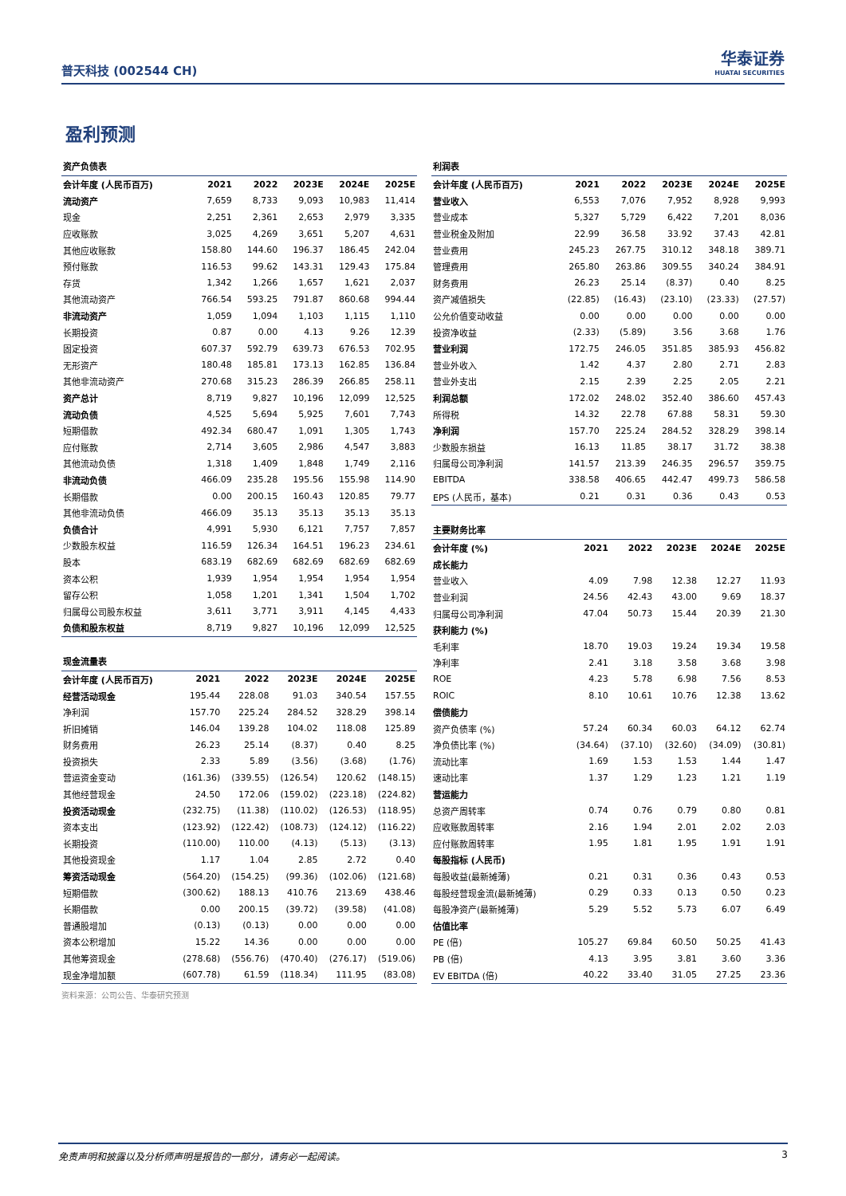普天科技 (002544 CH)
华泰证券
HUATAI SECURITIES
盈利预测
资产负债表
| 会计年度 (人民币百万) | 2021 | 2022 | 2023E | 2024E | 2025E |
| --- | --- | --- | --- | --- | --- |
| 流动资产 | 7,659 | 8,733 | 9,093 | 10,983 | 11,414 |
| 现金 | 2,251 | 2,361 | 2,653 | 2,979 | 3,335 |
| 应收账款 | 3,025 | 4,269 | 3,651 | 5,207 | 4,631 |
| 其他应收账款 | 158.80 | 144.60 | 196.37 | 186.45 | 242.04 |
| 预付账款 | 116.53 | 99.62 | 143.31 | 129.43 | 175.84 |
| 存货 | 1,342 | 1,266 | 1,657 | 1,621 | 2,037 |
| 其他流动资产 | 766.54 | 593.25 | 791.87 | 860.68 | 994.44 |
| 非流动资产 | 1,059 | 1,094 | 1,103 | 1,115 | 1,110 |
| 长期投资 | 0.87 | 0.00 | 4.13 | 9.26 | 12.39 |
| 固定投资 | 607.37 | 592.79 | 639.73 | 676.53 | 702.95 |
| 无形资产 | 180.48 | 185.81 | 173.13 | 162.85 | 136.84 |
| 其他非流动资产 | 270.68 | 315.23 | 286.39 | 266.85 | 258.11 |
| 资产总计 | 8,719 | 9,827 | 10,196 | 12,099 | 12,525 |
| 流动负债 | 4,525 | 5,694 | 5,925 | 7,601 | 7,743 |
| 短期借款 | 492.34 | 680.47 | 1,091 | 1,305 | 1,743 |
| 应付账款 | 2,714 | 3,605 | 2,986 | 4,547 | 3,883 |
| 其他流动负债 | 1,318 | 1,409 | 1,848 | 1,749 | 2,116 |
| 非流动负债 | 466.09 | 235.28 | 195.56 | 155.98 | 114.90 |
| 长期借款 | 0.00 | 200.15 | 160.43 | 120.85 | 79.77 |
| 其他非流动负债 | 466.09 | 35.13 | 35.13 | 35.13 | 35.13 |
| 负债合计 | 4,991 | 5,930 | 6,121 | 7,757 | 7,857 |
| 少数股东权益 | 116.59 | 126.34 | 164.51 | 196.23 | 234.61 |
| 股本 | 683.19 | 682.69 | 682.69 | 682.69 | 682.69 |
| 资本公积 | 1,939 | 1,954 | 1,954 | 1,954 | 1,954 |
| 留存公积 | 1,058 | 1,201 | 1,341 | 1,504 | 1,702 |
| 归属母公司股东权益 | 3,611 | 3,771 | 3,911 | 4,145 | 4,433 |
| 负债和股东权益 | 8,719 | 9,827 | 10,196 | 12,099 | 12,525 |
现金流量表
| 会计年度 (人民币百万) | 2021 | 2022 | 2023E | 2024E | 2025E |
| --- | --- | --- | --- | --- | --- |
| 经营活动现金 | 195.44 | 228.08 | 91.03 | 340.54 | 157.55 |
| 净利润 | 157.70 | 225.24 | 284.52 | 328.29 | 398.14 |
| 折旧摊销 | 146.04 | 139.28 | 104.02 | 118.08 | 125.89 |
| 财务费用 | 26.23 | 25.14 | (8.37) | 0.40 | 8.25 |
| 投资损失 | 2.33 | 5.89 | (3.56) | (3.68) | (1.76) |
| 营运资金变动 | (161.36) | (339.55) | (126.54) | 120.62 | (148.15) |
| 其他经营现金 | 24.50 | 172.06 | (159.02) | (223.18) | (224.82) |
| 投资活动现金 | (232.75) | (11.38) | (110.02) | (126.53) | (118.95) |
| 资本支出 | (123.92) | (122.42) | (108.73) | (124.12) | (116.22) |
| 长期投资 | (110.00) | 110.00 | (4.13) | (5.13) | (3.13) |
| 其他投资现金 | 1.17 | 1.04 | 2.85 | 2.72 | 0.40 |
| 筹资活动现金 | (564.20) | (154.25) | (99.36) | (102.06) | (121.68) |
| 短期借款 | (300.62) | 188.13 | 410.76 | 213.69 | 438.46 |
| 长期借款 | 0.00 | 200.15 | (39.72) | (39.58) | (41.08) |
| 普通股增加 | (0.13) | (0.13) | 0.00 | 0.00 | 0.00 |
| 资本公积增加 | 15.22 | 14.36 | 0.00 | 0.00 | 0.00 |
| 其他筹资现金 | (278.68) | (556.76) | (470.40) | (276.17) | (519.06) |
| 现金净增加额 | (607.78) | 61.59 | (118.34) | 111.95 | (83.08) |
资料来源：公司公告、华泰研究预测
利润表
| 会计年度 (人民币百万) | 2021 | 2022 | 2023E | 2024E | 2025E |
| --- | --- | --- | --- | --- | --- |
| 营业收入 | 6,553 | 7,076 | 7,952 | 8,928 | 9,993 |
| 营业成本 | 5,327 | 5,729 | 6,422 | 7,201 | 8,036 |
| 营业税金及附加 | 22.99 | 36.58 | 33.92 | 37.43 | 42.81 |
| 营业费用 | 245.23 | 267.75 | 310.12 | 348.18 | 389.71 |
| 管理费用 | 265.80 | 263.86 | 309.55 | 340.24 | 384.91 |
| 财务费用 | 26.23 | 25.14 | (8.37) | 0.40 | 8.25 |
| 资产减值损失 | (22.85) | (16.43) | (23.10) | (23.33) | (27.57) |
| 公允价值变动收益 | 0.00 | 0.00 | 0.00 | 0.00 | 0.00 |
| 投资净收益 | (2.33) | (5.89) | 3.56 | 3.68 | 1.76 |
| 营业利润 | 172.75 | 246.05 | 351.85 | 385.93 | 456.82 |
| 营业外收入 | 1.42 | 4.37 | 2.80 | 2.71 | 2.83 |
| 营业外支出 | 2.15 | 2.39 | 2.25 | 2.05 | 2.21 |
| 利润总额 | 172.02 | 248.02 | 352.40 | 386.60 | 457.43 |
| 所得税 | 14.32 | 22.78 | 67.88 | 58.31 | 59.30 |
| 净利润 | 157.70 | 225.24 | 284.52 | 328.29 | 398.14 |
| 少数股东损益 | 16.13 | 11.85 | 38.17 | 31.72 | 38.38 |
| 归属母公司净利润 | 141.57 | 213.39 | 246.35 | 296.57 | 359.75 |
| EBITDA | 338.58 | 406.65 | 442.47 | 499.73 | 586.58 |
| EPS (人民币，基本) | 0.21 | 0.31 | 0.36 | 0.43 | 0.53 |
主要财务比率
| 会计年度 (%) | 2021 | 2022 | 2023E | 2024E | 2025E |
| --- | --- | --- | --- | --- | --- |
| 成长能力 | | | | | |
| 营业收入 | 4.09 | 7.98 | 12.38 | 12.27 | 11.93 |
| 营业利润 | 24.56 | 42.43 | 43.00 | 9.69 | 18.37 |
| 归属母公司净利润 | 47.04 | 50.73 | 15.44 | 20.39 | 21.30 |
| 获利能力 (%) | | | | | |
| 毛利率 | 18.70 | 19.03 | 19.24 | 19.34 | 19.58 |
| 净利率 | 2.41 | 3.18 | 3.58 | 3.68 | 3.98 |
| ROE | 4.23 | 5.78 | 6.98 | 7.56 | 8.53 |
| ROIC | 8.10 | 10.61 | 10.76 | 12.38 | 13.62 |
| 偿债能力 | | | | | |
| 资产负债率 (%) | 57.24 | 60.34 | 60.03 | 64.12 | 62.74 |
| 净负债比率 (%) | (34.64) | (37.10) | (32.60) | (34.09) | (30.81) |
| 流动比率 | 1.69 | 1.53 | 1.53 | 1.44 | 1.47 |
| 速动比率 | 1.37 | 1.29 | 1.23 | 1.21 | 1.19 |
| 营运能力 | | | | | |
| 总资产周转率 | 0.74 | 0.76 | 0.79 | 0.80 | 0.81 |
| 应收账款周转率 | 2.16 | 1.94 | 2.01 | 2.02 | 2.03 |
| 应付账款周转率 | 1.95 | 1.81 | 1.95 | 1.91 | 1.91 |
| 每股指标 (人民币) | | | | | |
| 每股收益(最新摊薄) | 0.21 | 0.31 | 0.36 | 0.43 | 0.53 |
| 每股经营现金流(最新摊薄) | 0.29 | 0.33 | 0.13 | 0.50 | 0.23 |
| 每股净资产(最新摊薄) | 5.29 | 5.52 | 5.73 | 6.07 | 6.49 |
| 估值比率 | | | | | |
| PE (倍) | 105.27 | 69.84 | 60.50 | 50.25 | 41.43 |
| PB (倍) | 4.13 | 3.95 | 3.81 | 3.60 | 3.36 |
| EV EBITDA (倍) | 40.22 | 33.40 | 31.05 | 27.25 | 23.36 |
免责声明和披露以及分析师声明是报告的一部分，请务必一起阅读。 3